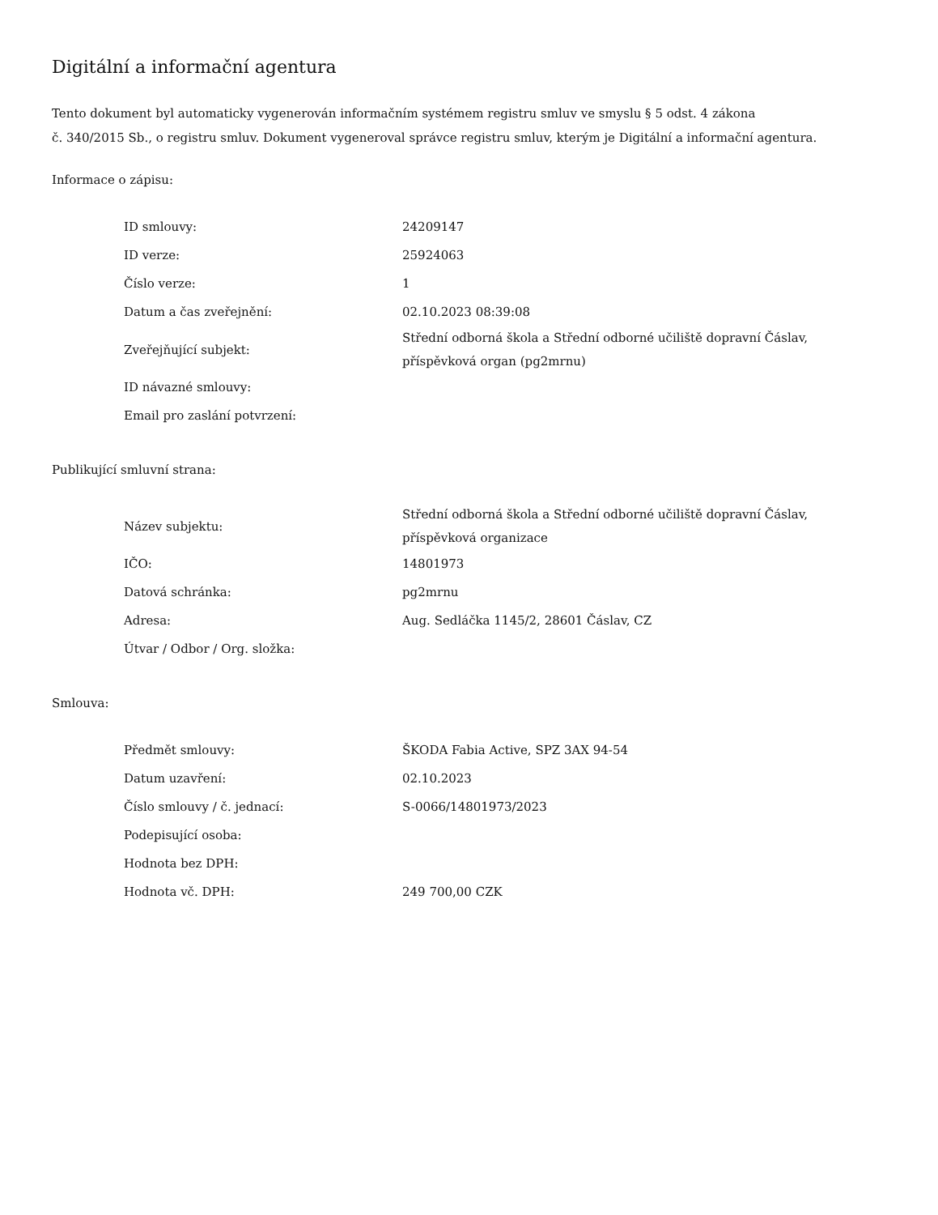Digitální a informační agentura
Tento dokument byl automaticky vygenerován informačním systémem registru smluv ve smyslu § 5 odst. 4 zákona
č. 340/2015 Sb., o registru smluv. Dokument vygeneroval správce registru smluv, kterým je Digitální a informační agentura.
Informace o zápisu:
| ID smlouvy: | 24209147 |
| ID verze: | 25924063 |
| Číslo verze: | 1 |
| Datum a čas zveřejnění: | 02.10.2023 08:39:08 |
| Zveřejňující subjekt: | Střední odborná škola a Střední odborné učiliště dopravní Čáslav, příspěvková organ (pg2mrnu) |
| ID návazné smlouvy: | |
| Email pro zaslání potvrzení: | |
Publikující smluvní strana:
| Název subjektu: | Střední odborná škola a Střední odborné učiliště dopravní Čáslav, příspěvková organizace |
| IČO: | 14801973 |
| Datová schránka: | pg2mrnu |
| Adresa: | Aug. Sedláčka 1145/2, 28601 Čáslav, CZ |
| Útvar / Odbor / Org. složka: | |
Smlouva:
| Předmět smlouvy: | ŠKODA Fabia Active, SPZ 3AX 94-54 |
| Datum uzavření: | 02.10.2023 |
| Číslo smlouvy / č. jednací: | S-0066/14801973/2023 |
| Podepisující osoba: | |
| Hodnota bez DPH: | |
| Hodnota vč. DPH: | 249 700,00 CZK |